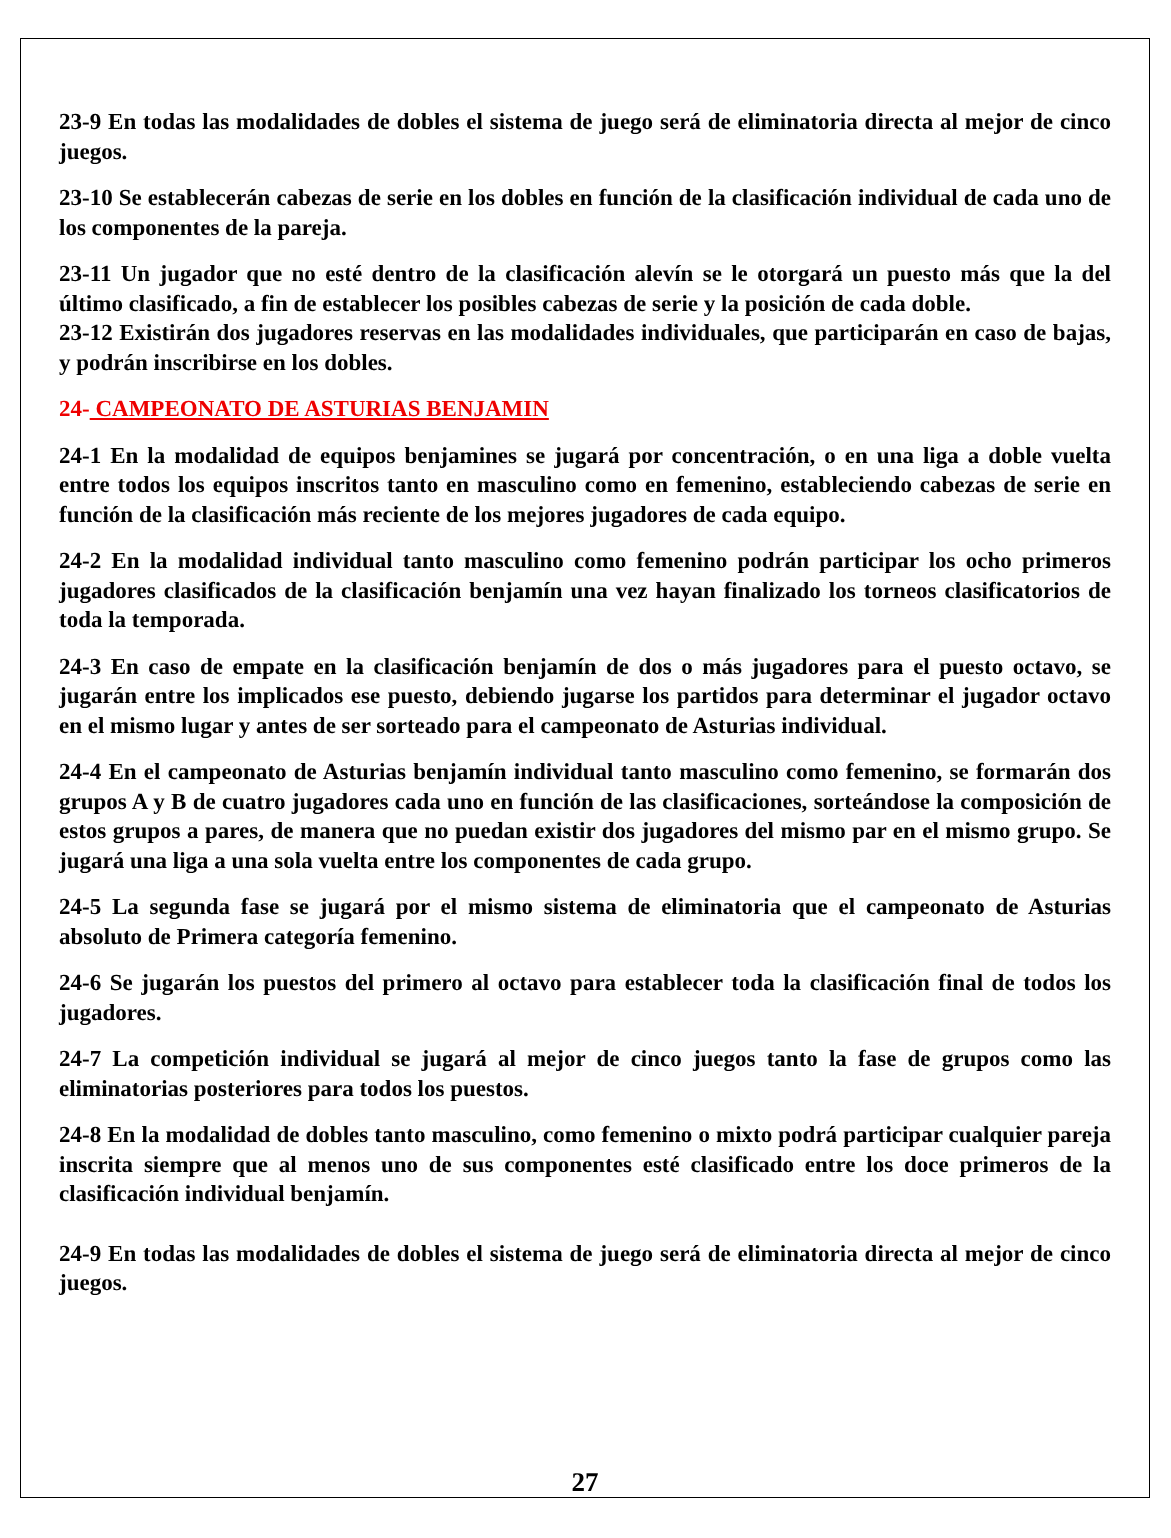23-9 En todas las modalidades de dobles el sistema de juego será de eliminatoria directa al mejor de cinco juegos.
23-10 Se establecerán cabezas de serie en los dobles en función de la clasificación individual de cada uno de los componentes de la pareja.
23-11 Un jugador que no esté dentro de la clasificación alevín se le otorgará un puesto más que la del último clasificado, a fin de establecer los posibles cabezas de serie y la posición de cada doble.
23-12 Existirán dos jugadores reservas en las modalidades individuales, que participarán en caso de bajas, y podrán inscribirse en los dobles.
24- CAMPEONATO DE ASTURIAS BENJAMIN
24-1 En la modalidad de equipos benjamines se jugará por concentración, o en una liga a doble vuelta entre todos los equipos inscritos tanto en masculino como en femenino, estableciendo cabezas de serie en función de la clasificación más reciente de los mejores jugadores de cada equipo.
24-2 En la modalidad individual tanto masculino como femenino podrán participar los ocho primeros jugadores clasificados de la clasificación benjamín una vez hayan finalizado los torneos clasificatorios de toda la temporada.
24-3 En caso de empate en la clasificación benjamín de dos o más jugadores para el puesto octavo, se jugarán entre los implicados ese puesto, debiendo jugarse los partidos para determinar el jugador octavo en el mismo lugar y antes de ser sorteado para el campeonato de Asturias individual.
24-4 En el campeonato de Asturias benjamín individual tanto masculino como femenino, se formarán dos grupos A y B de cuatro jugadores cada uno en función de las clasificaciones, sorteándose la composición de estos grupos a pares, de manera que no puedan existir dos jugadores del mismo par en el mismo grupo. Se jugará una liga a una sola vuelta entre los componentes de cada grupo.
24-5 La segunda fase se jugará por el mismo sistema de eliminatoria que el campeonato de Asturias absoluto de Primera categoría femenino.
24-6 Se jugarán los puestos del primero al octavo para establecer toda la clasificación final de todos los jugadores.
24-7 La competición individual se jugará al mejor de cinco juegos tanto la fase de grupos como las eliminatorias posteriores para todos los puestos.
24-8 En la modalidad de dobles tanto masculino, como femenino o mixto podrá participar cualquier pareja inscrita siempre que al menos uno de sus componentes esté clasificado entre los doce primeros de la clasificación individual benjamín.
24-9 En todas las modalidades de dobles el sistema de juego será de eliminatoria directa al mejor de cinco juegos.
27